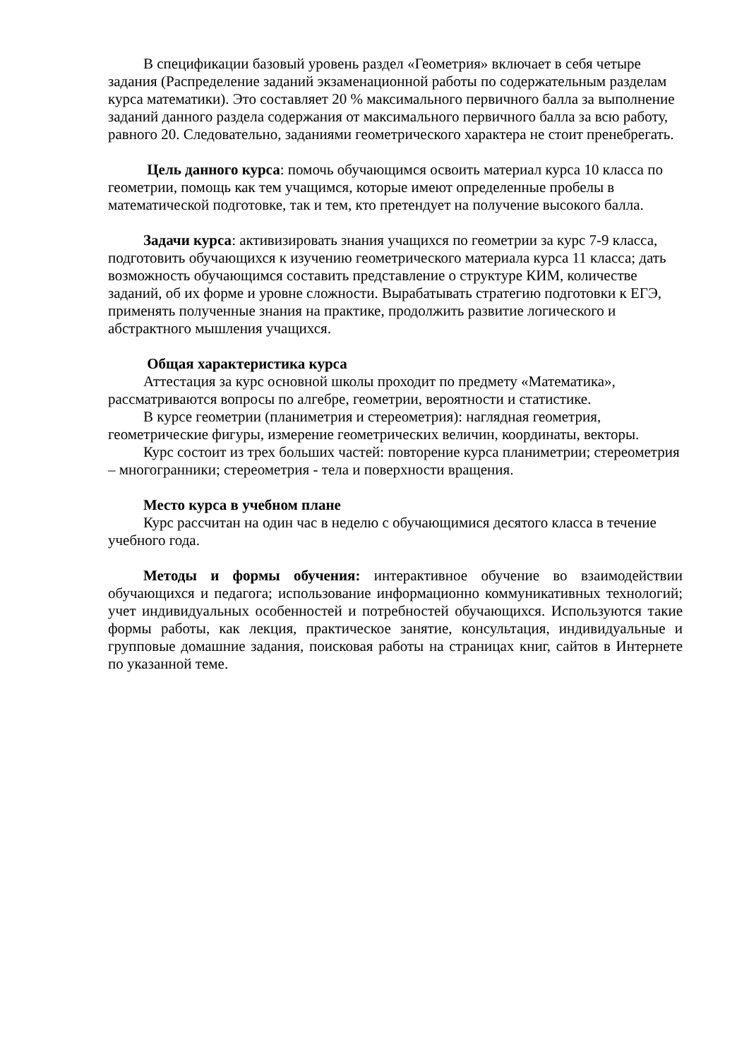В спецификации базовый уровень раздел «Геометрия» включает в себя четыре задания (Распределение заданий экзаменационной работы по содержательным разделам курса математики). Это составляет 20 % максимального первичного балла за выполнение заданий данного раздела содержания от максимального первичного балла за всю работу, равного 20. Следовательно, заданиями геометрического характера не стоит пренебрегать.
Цель данного курса: помочь обучающимся освоить материал курса 10 класса по геометрии, помощь как тем учащимся, которые имеют определенные пробелы в математической подготовке, так и тем, кто претендует на получение высокого балла.
Задачи курса: активизировать знания учащихся по геометрии за курс 7-9 класса, подготовить обучающихся к изучению геометрического материала курса 11 класса; дать возможность обучающимся составить представление о структуре КИМ, количестве заданий, об их форме и уровне сложности. Вырабатывать стратегию подготовки к ЕГЭ, применять полученные знания на практике, продолжить развитие логического и абстрактного мышления учащихся.
Общая характеристика курса
Аттестация за курс основной школы проходит по предмету «Математика», рассматриваются вопросы по алгебре, геометрии, вероятности и статистике.
В курсе геометрии (планиметрия и стереометрия): наглядная геометрия, геометрические фигуры, измерение геометрических величин, координаты, векторы.
Курс состоит из трех больших частей: повторение курса планиметрии; стереометрия – многогранники; стереометрия - тела и поверхности вращения.
Место курса в учебном плане
Курс рассчитан на один час в неделю с обучающимися десятого класса в течение учебного года.
Методы и формы обучения: интерактивное обучение во взаимодействии обучающихся и педагога; использование информационно коммуникативных технологий; учет индивидуальных особенностей и потребностей обучающихся. Используются такие формы работы, как лекция, практическое занятие, консультация, индивидуальные и групповые домашние задания, поисковая работы на страницах книг, сайтов в Интернете по указанной теме.